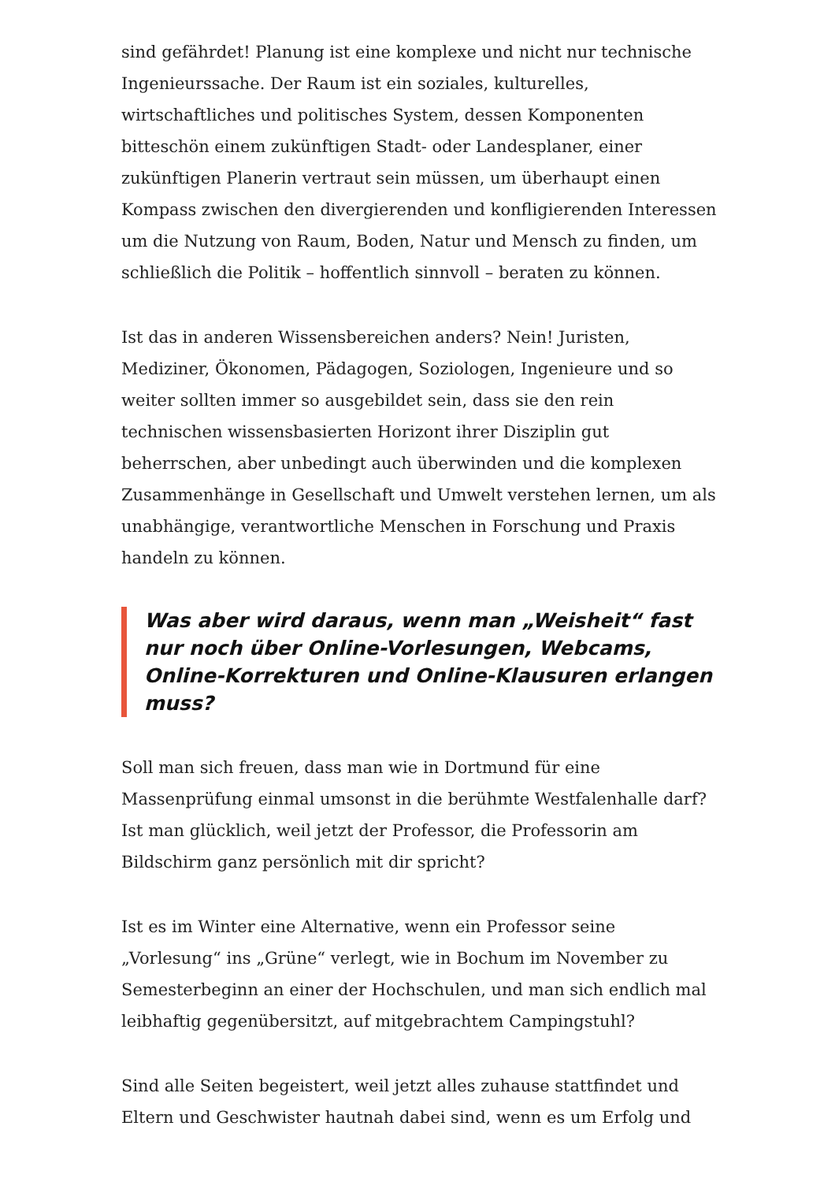sind gefährdet! Planung ist eine komplexe und nicht nur technische Ingenieurssache. Der Raum ist ein soziales, kulturelles, wirtschaftliches und politisches System, dessen Komponenten bitteschön einem zukünftigen Stadt- oder Landesplaner, einer zukünftigen Planerin vertraut sein müssen, um überhaupt einen Kompass zwischen den divergierenden und konfligierenden Interessen um die Nutzung von Raum, Boden, Natur und Mensch zu finden, um schließlich die Politik – hoffentlich sinnvoll – beraten zu können.
Ist das in anderen Wissensbereichen anders? Nein! Juristen, Mediziner, Ökonomen, Pädagogen, Soziologen, Ingenieure und so weiter sollten immer so ausgebildet sein, dass sie den rein technischen wissensbasierten Horizont ihrer Disziplin gut beherrschen, aber unbedingt auch überwinden und die komplexen Zusammenhänge in Gesellschaft und Umwelt verstehen lernen, um als unabhängige, verantwortliche Menschen in Forschung und Praxis handeln zu können.
Was aber wird daraus, wenn man „Weisheit“ fast nur noch über Online-Vorlesungen, Webcams, Online-Korrekturen und Online-Klausuren erlangen muss?
Soll man sich freuen, dass man wie in Dortmund für eine Massenprüfung einmal umsonst in die berühmte Westfalenhalle darf? Ist man glücklich, weil jetzt der Professor, die Professorin am Bildschirm ganz persönlich mit dir spricht?
Ist es im Winter eine Alternative, wenn ein Professor seine „Vorlesung“ ins „Grüne“ verlegt, wie in Bochum im November zu Semesterbeginn an einer der Hochschulen, und man sich endlich mal leibhaftig gegenübersitzt, auf mitgebrachtem Campingstuhl?
Sind alle Seiten begeistert, weil jetzt alles zuhause stattfindet und Eltern und Geschwister hautnah dabei sind, wenn es um Erfolg und